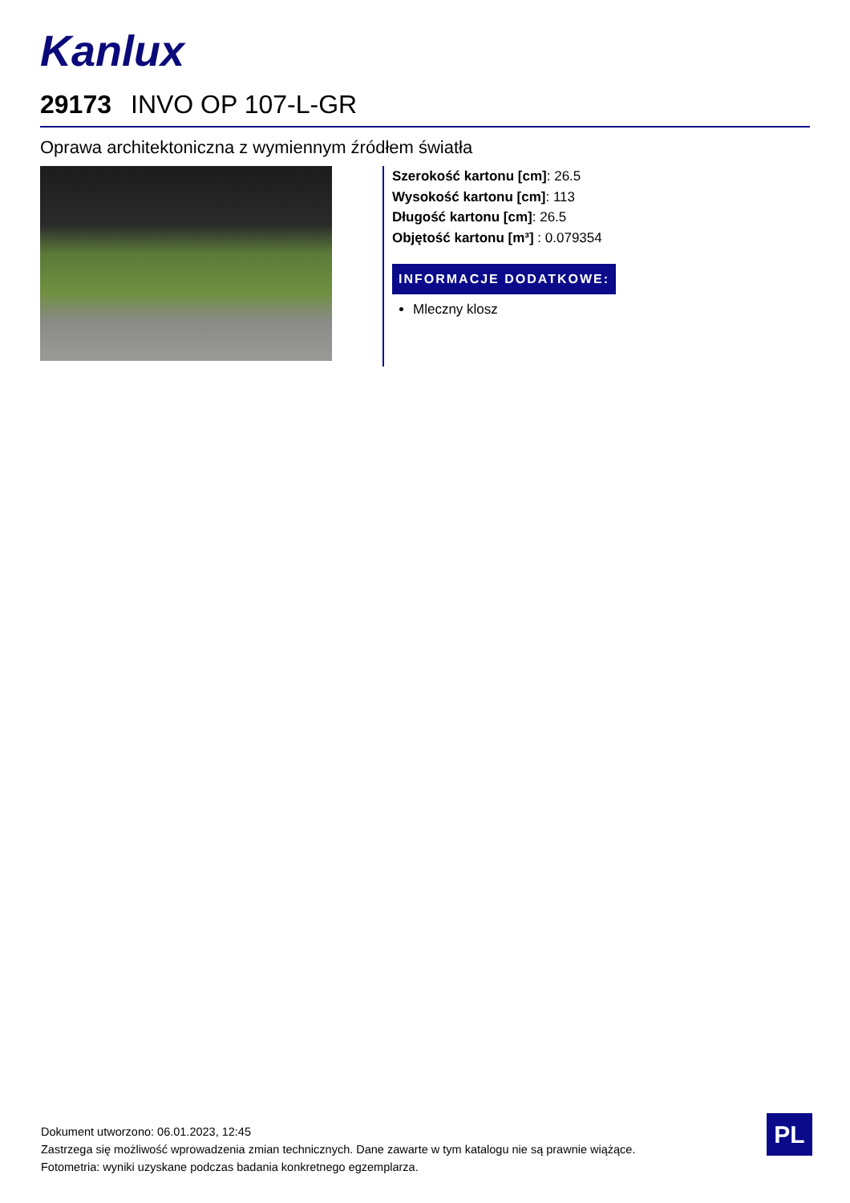Kanlux
29173 INVO OP 107-L-GR
Oprawa architektoniczna z wymiennym źródłem światła
Szerokość kartonu [cm]: 26.5
Wysokość kartonu [cm]: 113
Długość kartonu [cm]: 26.5
Objętość kartonu [m³] : 0.079354
INFORMACJE DODATKOWE:
Mleczny klosz
Dokument utworzono: 06.01.2023, 12:45
Zastrzega się możliwość wprowadzenia zmian technicznych. Dane zawarte w tym katalogu nie są prawnie wiążące.
Fotometria: wyniki uzyskane podczas badania konkretnego egzemplarza.
PL